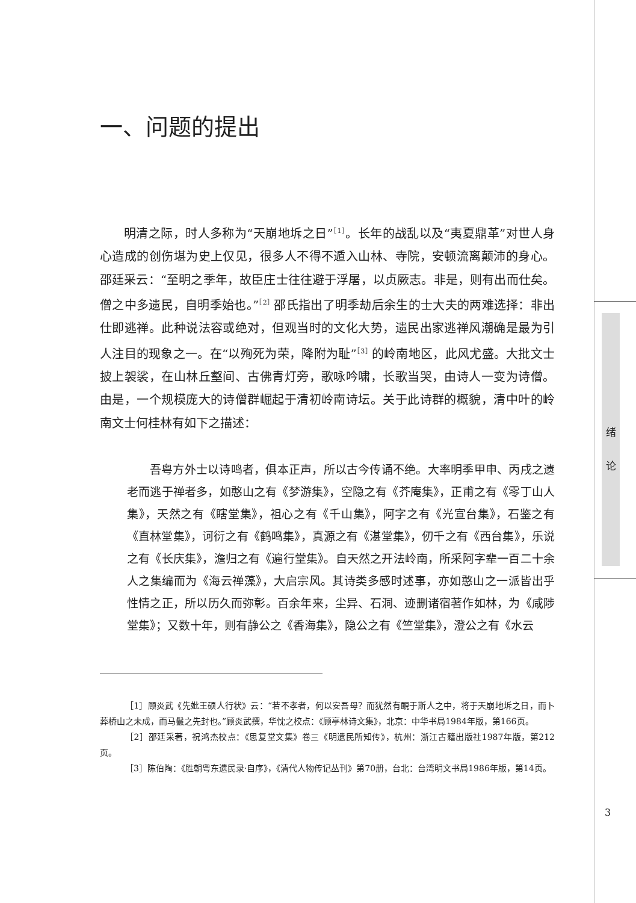绪
论
一、问题的提出
明清之际，时人多称为“天崩地坼之日”<sup>［1］</sup>。长年的战乱以及“夷夏鼎革”对世人身心造成的创伤堪为史上仅见，很多人不得不遁入山林、寺院，安顿流离颠沛的身心。邵廷采云：“至明之季年，故臣庄士往往避于浮屠，以贞厥志。非是，则有出而仕矣。僧之中多遗民，自明季始也。”<sup>［2］</sup>邵氏指出了明季劫后余生的士大夫的两难选择：非出仕即逃禅。此种说法容或绝对，但观当时的文化大势，遗民出家逃禅风潮确是最为引人注目的现象之一。在“以殉死为荣，降附为耻”<sup>［3］</sup>的岭南地区，此风尤盛。大批文士披上袈裟，在山林丘壑间、古佛青灯旁，歌咏吟啸，长歌当哭，由诗人一变为诗僧。由是，一个规模庞大的诗僧群崛起于清初岭南诗坛。关于此诗群的概貌，清中叶的岭南文士何桂林有如下之描述：
吾粤方外士以诗鸣者，俱本正声，所以古今传诵不绝。大率明季甲申、丙戌之遗老而逃于禅者多，如憨山之有《梦游集》，空隐之有《芥庵集》，正甫之有《零丁山人集》，天然之有《瞎堂集》，祖心之有《千山集》，阿字之有《光宣台集》，石鉴之有《直林堂集》，诃衍之有《鹤鸣集》，真源之有《湛堂集》，仞千之有《西台集》，乐说之有《长庆集》，澹归之有《遍行堂集》。自天然之开法岭南，所采阿字辈一百二十余人之集编而为《海云禅藻》，大启宗风。其诗类多感时述事，亦如憨山之一派皆出乎性情之正，所以历久而弥彰。百余年来，尘异、石洞、迹删诸宿著作如林，为《咸陟堂集》；又数十年，则有静公之《香海集》，隐公之有《竺堂集》，澄公之有《水云
［1］顾炎武《先妣王硕人行状》云：“若不孝者，何以安吾母？而犹然有靦于斯人之中，将于天崩地坼之日，而卜葬桥山之未成，而马鬣之先封也。”顾炎武撰，华忱之校点：《顾亭林诗文集》，北京：中华书局1984年版，第166页。
［2］邵廷采著，祝鸿杰校点：《思复堂文集》卷三《明遗民所知传》，杭州：浙江古籍出版社1987年版，第212页。
［3］陈伯陶：《胜朝粤东遗民录·自序》，《清代人物传记丛刊》第70册，台北：台湾明文书局1986年版，第14页。
3